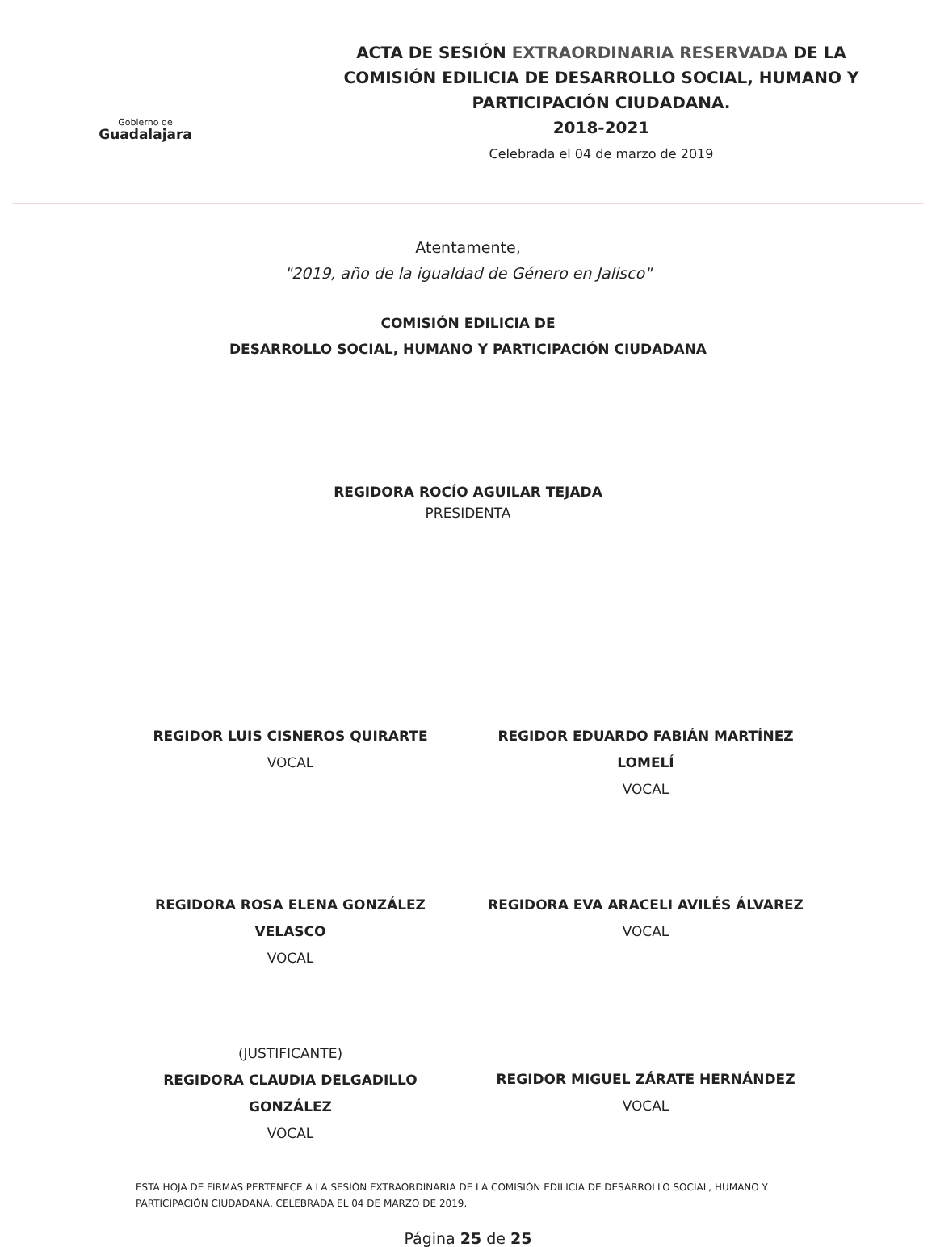Gobierno de
Guadalajara
ACTA DE SESIÓN EXTRAORDINARIA RESERVADA DE LA
COMISIÓN EDILICIA DE DESARROLLO SOCIAL, HUMANO Y
PARTICIPACIÓN CIUDADANA.
2018-2021
Celebrada el 04 de marzo de 2019
Atentamente,
"2019, año de la igualdad de Género en Jalisco"
COMISIÓN EDILICIA DE
DESARROLLO SOCIAL, HUMANO Y PARTICIPACIÓN CIUDADANA
REGIDORA ROCÍO AGUILAR TEJADA
PRESIDENTA
REGIDOR LUIS CISNEROS QUIRARTE
VOCAL
REGIDOR EDUARDO FABIÁN MARTÍNEZ LOMELÍ
VOCAL
REGIDORA ROSA ELENA GONZÁLEZ VELASCO
VOCAL
REGIDORA EVA ARACELI AVILÉS ÁLVAREZ
VOCAL
(JUSTIFICANTE)
REGIDORA CLAUDIA DELGADILLO GONZÁLEZ
VOCAL
REGIDOR MIGUEL ZÁRATE HERNÁNDEZ
VOCAL
ESTA HOJA DE FIRMAS PERTENECE A LA SESIÓN EXTRAORDINARIA DE LA COMISIÓN EDILICIA DE DESARROLLO SOCIAL, HUMANO Y PARTICIPACIÓN CIUDADANA, CELEBRADA EL 04 DE MARZO DE 2019.
Página 25 de 25